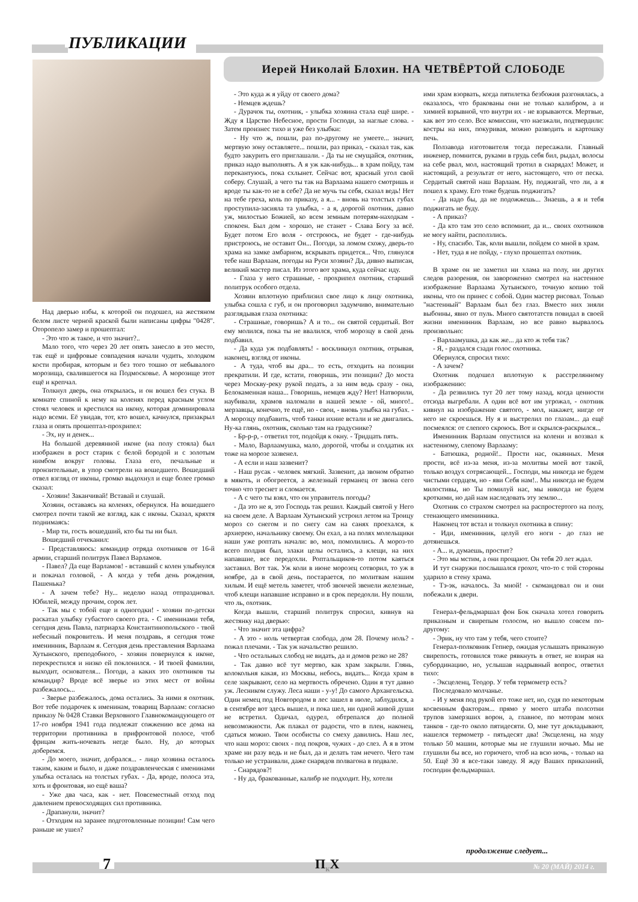ПУБЛИКАЦИИ
Иерей Николай Блохин. НА ЧЕТВЁРТОЙ СЛОБОДЕ
Над дверью избы, к которой он подошел, на жестяном белом листе черной краской были написаны цифры "0428". Оторопело замер и прошептал:
- Это что ж такое, и что значит?..
Мало того, что через 20 лет опять занесло в это место, так ещё и цифровые совпадения начали чудить, холодком кости пробирая, которым и без того тошно от небывалого морозища, свалившегося на Подмосковье. А морозище этот ещё и крепчал.
Толкнул дверь, она открылась, и он вошел без стука. В комнате спиной к нему на коленях перед красным углом стоял человек и крестился на икону, которая доминировала надо всеми. Её увидав, тот, кто вошел, качнулся, призакрыл глаза и опять прошептал-прохрипел:
- Эх, ну и денек...
На большой деревянной иконе (на полу стояла) был изображен в рост старик с белой бородой и с золотым нимбом вокруг головы. Глаза его, печальные и пронзительные, в упор смотрели на вошедшего. Вошедший отвел взгляд от иконы, громко выдохнул и еще более громко сказал:
- Хозяин! Заканчивай! Вставай и слушай.
Хозяин, оставаясь на коленях, обернулся. На вошедшего смотрел почти такой же взгляд, как с иконы. Сказал, кряхтя поднимаясь:
- Мир ти, гость вошедший, кто бы ты ни был.
Вошедший отчеканил:
- Представляюсь: командир отряда охотников от 16-й армии, старший политрук Павел Варламов.
- Павел? Да еще Варламов! - вставший с колен улыбнулся и покачал головой, - А когда у тебя день рождения, Пашенька?
- А зачем тебе? Ну... неделю назад отпраздновал. Юбилей, между прочим, сорок лет.
- Так мы с тобой еще и одногодки! - хозяин по-детски раскатал улыбку губастого своего рта. - С именинами тебя, сегодня день Павла, патриарха Константинопольского - твой небесный покровитель. И меня поздравь, я сегодня тоже именинник, Варлаам я. Сегодня день преставления Варлаама Хутынского, преподобного, - хозяин повернулся к иконе, перекрестился и низко ей поклонился. - И твоей фамилии, выходит, основателя... Погоди, а каких это охотников ты командир? Вроде всё зверье из этих мест от войны разбежалось...
- Зверье разбежалось, дома остались. За ними я охотник. Вот тебе подарочек к именинам, товарищ Варлаам: согласно приказу № 0428 Ставки Верховного Главнокомандующего от 17-го ноября 1941 года подлежат сожжению все дома на территории противника в прифронтовой полосе, чтоб фрицам жить-ночевать негде было. Ну, до которых доберемся.
- До моего, значит, добрался... - лицо хозяина осталось таким, каким и было, и даже поздравленческая с именинами улыбка осталась на толстых губах. - Да, вроде, полоса эта, хоть и фронтовая, но ещё ваша?
- Уже два часа, как - нет. Повсеместный отход под давлением превосходящих сил противника.
- Драпанули, значит?
- Отходим на заранее подготовленные позиции! Сам чего раньше не ушел?
- Это куда ж я уйду от своего дома?
- Немцев ждешь?
- Дурачок ты, охотник, - улыбка хозяина стала ещё шире. - Жду я Царство Небесное, прости Господи, за наглые слова. - Затем произнес тихо и уже без улыбки:
- Ну что ж, пошли, раз по-другому не умеете... значит, мертвую зону оставляете... пошли, раз приказ, - сказал так, как будто закурить его приглашали. - Да ты не смущайся, охотник, приказ надо выполнять. А я уж как-нибудь... в храм пойду, там перекантуюсь, пока схлынет. Сейчас вот, красный угол свой соберу. Слушай, а чего ты так на Варлаама нашего смотришь и вроде ты как-то не в себе? Да не мучь ты себя, сказал ведь! Нет на тебе греха, коль по приказу, а я... - вновь на толстых губах проступила-засияла та улыбка, - а я, дорогой охотник, давно уж, милостью Божией, ко всем земным потерям-находкам - спокоен. Был дом - хорошо, не станет - Слава Богу за всё. Будет потом Его воля - отстроюсь, не будет - где-нибудь пристроюсь, не оставит Он... Погоди, за ломом схожу, дверь-то храма на замке амбарном, вскрывать придется... Что, глянулся тебе наш Варлаам, погоды на Руси хозяин? Да, дивно выписан, великий мастер писал. Из этого вот храма, куда сейчас иду.
- Глаза у него страшные, - прохрипел охотник, старший политрук особого отдела.
Хозяин вплотную приблизил свое лицо к лицу охотника, улыбка сошла с губ, и он проговорил задумчиво, внимательно разглядывая глаза охотника:
- Страшные, говоришь? А и то... он святой сердитый. Вот ему молился, пока ты не ввалился, чтоб морозцу в свой день подбавил.
- Да куда уж подбавлять! - воскликнул охотник, отрывая, наконец, взгляд от иконы.
- А туда, чтоб вы дра... то есть, отходить на позиции прекратили. И где, кстати, говоришь, эти позиции? До моста через Москву-реку рукой подать, а за ним ведь сразу - она, Белокаменная наша... Говоришь, немцев жду? Нет! Натворили, наубивали, храмов наломали в нашей земле - ой, много!.. мерзавцы, конечно, те ещё, но - свои, - вновь улыбка на губах. - А морозцу подбавить, чтоб танки ихние встали и не двигались. Ну-ка глянь, охотник, сколько там на градуснике?
- Бр-р-р, - ответил тот, подойдя к окну. - Тридцать пять.
- Мало, Варлаамушка, мало, дорогой, чтобы и солдатик их тоже на морозе зазвенел.
- А если и наш зазвенит?
- Наш русак - человек мягкий. Зазвенит, да звоном обратно в мякоть, и обогреется, а железный германец от звона сего точно что треснет и сломается.
- А с чего ты взял, что он управитель погоды?
- Да это не я, это Господь так решил. Каждый святой у Него на своем деле. А Варлаам Хутынский устроил летом на Троицу мороз со снегом и по снегу сам на санях проехался, к архиерею, начальнику своему. Он ехал, а на полях молельщики наши уже роптать начали: во, мол, помолились. А мороз-то всего полдня был, злаки целы остались, а клещи, на них напавшие, все передохли. Роптальщиков-то потом каяться заставил. Вот так. Уж коли в июне морозец сотворил, то уж в ноябре, да в свой день, постарается, по молитвам нашим хилым. И ещё метель заметет, чтоб звончей звенели железные, чтоб клещи напавшие исправно и в срок передохли. Ну пошли, что ль, охотник.
Когда вышли, старший политрук спросил, кивнув на жестянку над дверью:
- Что значит эта цифра?
- А это - ноль четвертая слобода, дом 28. Почему ноль? - пожал плечами. - Так уж начальство решило.
- Что остальных слобод не видать, да и домов резко не 28?
- Так давно всё тут мертво, как храм закрыли. Глянь, колокольня какая, из Москвы, небось, видать... Когда храм в селе закрывают, село на мертвость обречено. Один я тут давно уж. Лесником служу. Леса наши - у-у! До самого Архангельска. Один немец под Новгородом в лес зашел в июле, заблудился, а в сентябре вот здесь вышел, и пока шел, ни одной живой души не встретил. Одичал, одурел, обтрепался до полной невозможности. Аж плакал от радости, что в плен, наконец, сдаться можно. Твои особисты со смеху давились. Наш лес, что наш мороз: своих - под покров, чужих - до слез. А я в этом храме ни разу ведь и не был, да и делать там нечего. Чего там только не устраивали, даже снарядов полвагона в подвале.
- Снарядов?!
- Ну да, бракованные, калибр не подходит. Ну, хотели
ими храм взорвать, когда пятилетка безбожия разгонялась, а оказалось, что бракованы они не только калибром, а и химией взрывной, что внутри их - не взрываются. Мертвые, как вот это село. Все комиссии, что наезжали, подтвердили: костры на них, покуривая, можно разводить и картошку печь.
Ползавода изготовителя тогда пересажали. Главный инженер, помнится, руками в грудь себя бил, рыдал, волосы на себе рвал, мол, настоящий тротил в снарядах! Может, и настоящий, а результат от него, настоящего, что от песка. Сердитый святой наш Варлаам. Ну, поджигай, что ли, а я пошел к храму. Его тоже будешь поджигать?
- Да надо бы, да не подожжешь... Знаешь, а я и тебя поджигать не буду.
- А приказ?
- Да кто там это село вспомнит, да и... своих охотников не могу найти, расползлись.
- Ну, спасибо. Так, коли вышли, пойдем со мной в храм.
- Нет, туда я не пойду, - глухо прошептал охотник.
В храме он не заметил ни хлама на полу, ни других следов разорения, он завороженно смотрел на настенное изображение Варлаама Хутынского, точную копию той иконы, что он принес с собой. Один мастер рисовал. Только "настенный" Варлаам был без глаз. Вместо них зияли выбоины, явно от пуль. Много святотатств повидал в своей жизни именинник Варлаам, но все равно вырвалось произвольно:
- Варлаамушка, да как же... да кто ж тебя так?
- Я, - раздался сзади голос охотника.
Обернулся, спросил тихо:
- А зачем?
Охотник подошел вплотную к расстрелянному изображению:
- Да резвились тут 20 лет тому назад, когда ценности отсюда выгребали. А один всё вот им угрожал, - охотник кивнул на изображение святого, - мол, накажет, нигде от него не скроешься. Ну я и выстрелил по глазам... да ещё посмеялся: от слепого скроюсь. Вот и скрылся-раскрылся...
Именинник Варлаам опустился на колени и воззвал к настенному, слепому Варлааму:
- Батюшка, родной!.. Прости нас, окаянных. Меня прости, всё из-за меня, из-за молитвы моей вот такой, только воздух сотрясающей... Господи, мы никогда не будем чистыми сердцем, но - яви Себя нам!.. Мы никогда не будем милостивы, но Ты помилуй нас, мы никогда не будем кроткими, но дай нам наследовать эту землю...
Охотник со страхом смотрел на распростертого на полу, стенающего именинника.
Наконец тот встал и толкнул охотника в спину:
- Иди, именинник, целуй его ноги - до глаз не дотянешься.
- А... и, думаешь, простит?
- Это мы мстим, а они прощают. Он тебя 20 лет ждал.
И тут снаружи послышался грохот, что-то с той стороны ударило в стену храма.
- Тэ-эк, началось. За мной! - скомандовал он и они побежали к двери.
Генерал-фельдмаршал фон Бок сначала хотел говорить приказным и свирепым голосом, но вышло совсем по-другому:
- Эрик, ну что там у тебя, чего стоите?
Генерал-полковник Гепнер, ожидая услышать приказную свирепость, готовился тоже рявкнуть в ответ, не взирая на субординацию, но, услышав надрывный вопрос, ответил тихо:
- Эксцеленц, Теодор. У тебя термометр есть?
Последовало молчанье.
- И у меня под рукой его тоже нет, но, судя по некоторым косвенным факторам... прямо у моего штаба полсотни трупов замерзших ворон, а, главное, по моторам моих танков - где-то около пятидесяти. О, мне тут докладывают, нашелся термометр - пятьдесят два! Эксцеленц, на ходу только 50 машин, которые мы не глушили ночью. Мы не глушили бы все, но горючего, чтоб на всю ночь, - только на 50. Ещё 30 я все-таки заведу. Я жду Ваших приказаний, господин фельдмаршал.
продолжение следует...
7 П<sub>К</sub>Х № 20 (МАЙ) 2014 г.